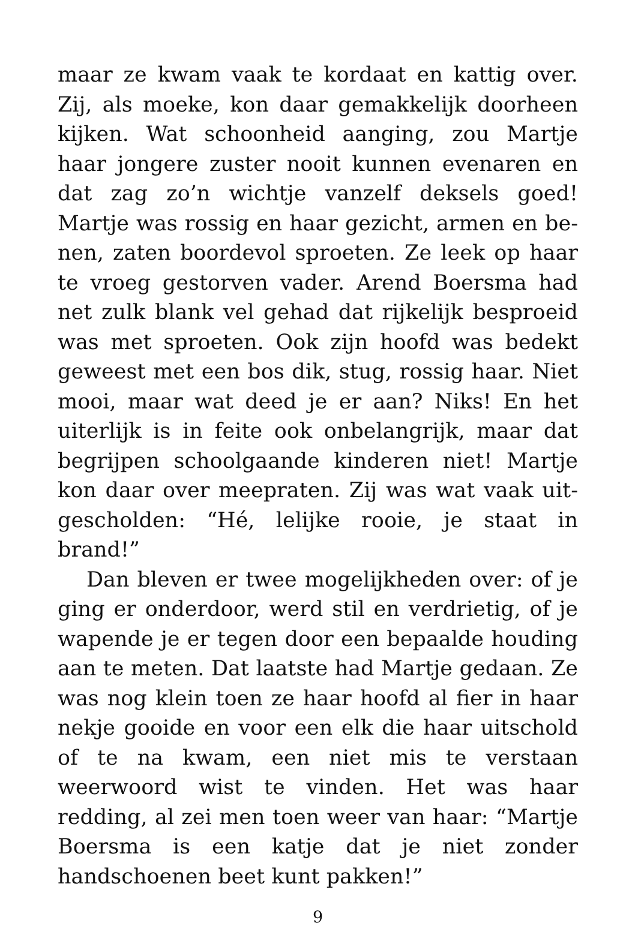maar ze kwam vaak te kordaat en kattig over. Zij, als moeke, kon daar gemakkelijk doorheen kijken. Wat schoonheid aanging, zou Martje haar jongere zuster nooit kunnen evenaren en dat zag zo’n wichtje vanzelf deksels goed! Martje was rossig en haar gezicht, armen en be­nen, zaten boordevol sproeten. Ze leek op haar te vroeg gestorven vader. Arend Boersma had net zulk blank vel gehad dat rijkelijk besproeid was met sproeten. Ook zijn hoofd was bedekt geweest met een bos dik, stug, rossig haar. Niet mooi, maar wat deed je er aan? Niks! En het uiterlijk is in feite ook onbelangrijk, maar dat begrijpen schoolgaande kinderen niet! Martje kon daar over meepraten. Zij was wat vaak uit­gescholden: “Hé, lelijke rooie, je staat in brand!”
Dan bleven er twee mogelijkheden over: of je ging er onderdoor, werd stil en verdrietig, of je wapende je er tegen door een bepaalde houding aan te meten. Dat laatste had Martje gedaan. Ze was nog klein toen ze haar hoofd al fier in haar nekje gooide en voor een elk die haar uitschold of te na kwam, een niet mis te verstaan weerwoord wist te vinden. Het was haar redding, al zei men toen weer van haar: “Martje Boersma is een katje dat je niet zonder handschoenen beet kunt pakken!”
9